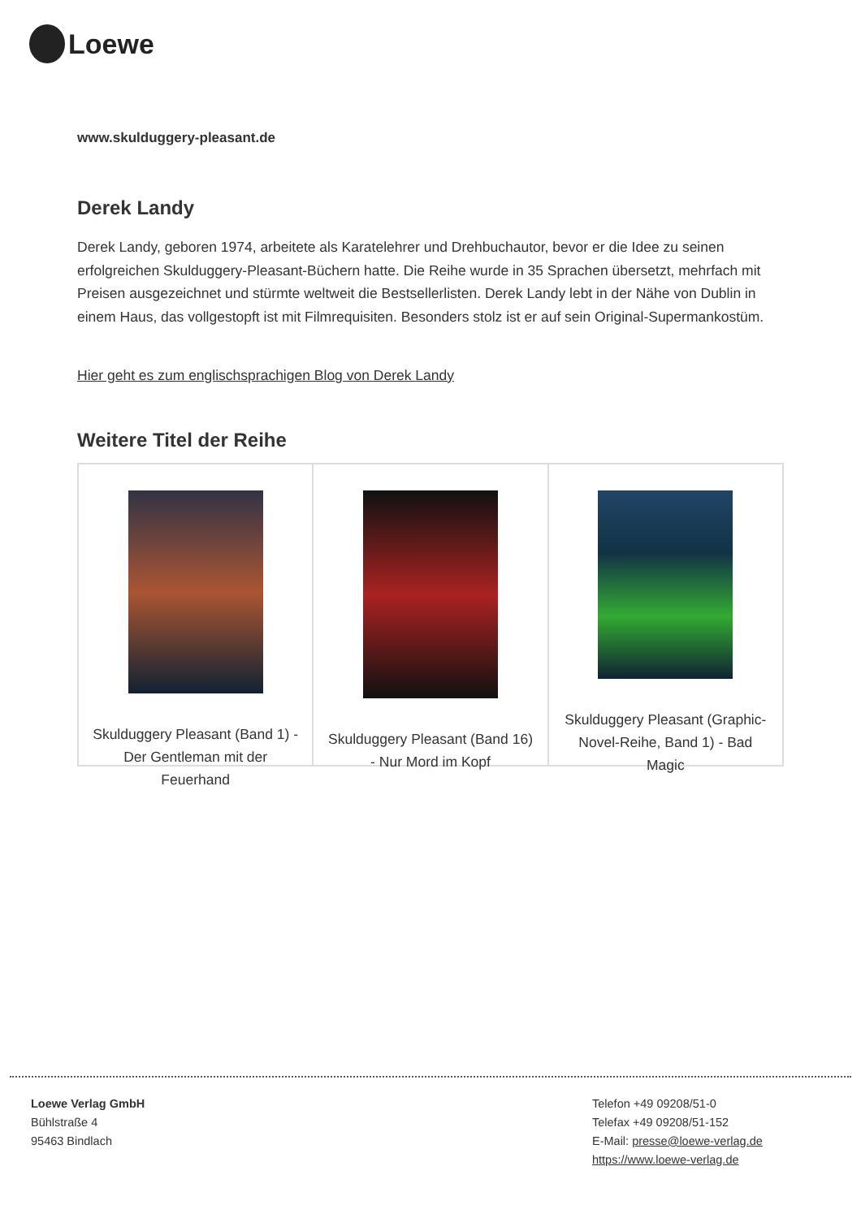Loewe
www.skulduggery-pleasant.de
Derek Landy
Derek Landy, geboren 1974, arbeitete als Karatelehrer und Drehbuchautor, bevor er die Idee zu seinen erfolgreichen Skulduggery-Pleasant-Büchern hatte. Die Reihe wurde in 35 Sprachen übersetzt, mehrfach mit Preisen ausgezeichnet und stürmte weltweit die Bestsellerlisten. Derek Landy lebt in der Nähe von Dublin in einem Haus, das vollgestopft ist mit Filmrequisiten. Besonders stolz ist er auf sein Original-Supermankostüm.
Hier geht es zum englischsprachigen Blog von Derek Landy
Weitere Titel der Reihe
Skulduggery Pleasant (Band 1) - Der Gentleman mit der Feuerhand
Skulduggery Pleasant (Band 16) - Nur Mord im Kopf
Skulduggery Pleasant (Graphic-Novel-Reihe, Band 1) - Bad Magic
Loewe Verlag GmbH
Bühlstraße 4
95463 Bindlach
Telefon +49 09208/51-0
Telefax +49 09208/51-152
E-Mail: presse@loewe-verlag.de
https://www.loewe-verlag.de